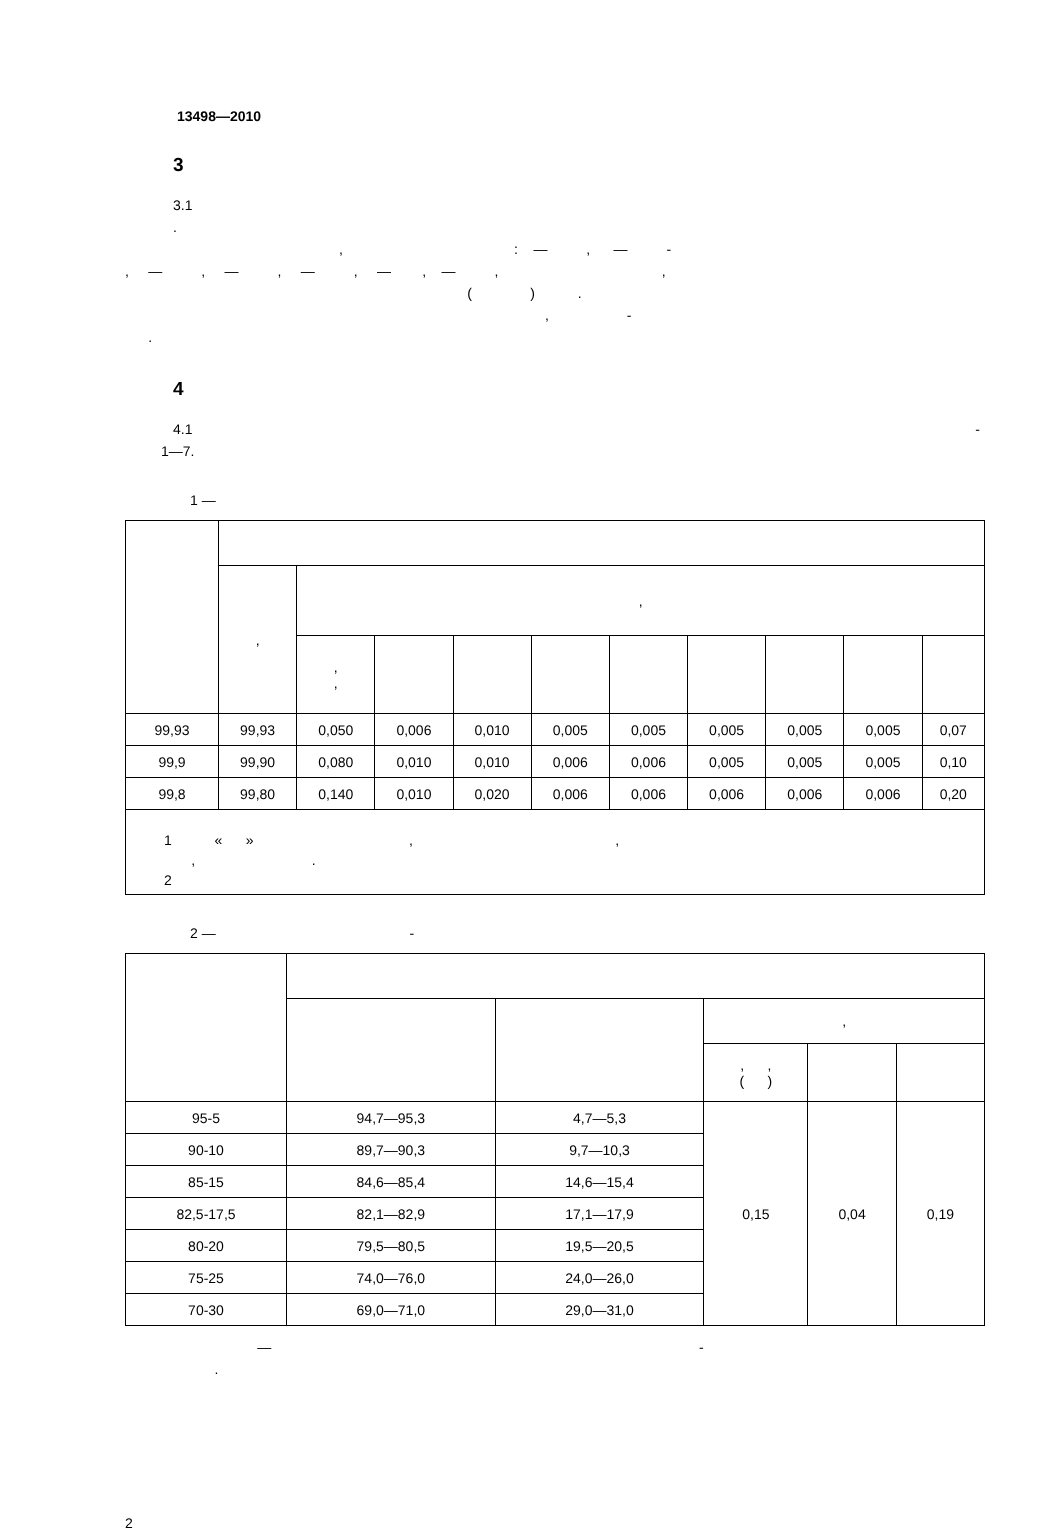13498—2010
3
3.1
.
, : — , — - , — , — , — , — , — , , ( ) . , - .
4
4.1 -
1—7.
1 —
| | , | , | | | | | | | | |
| --- | --- | --- | --- | --- | --- | --- | --- | --- | --- | --- |
| | | , , | | | | | | | | |
| 99,93 | 99,93 | 0,050 | 0,006 | 0,010 | 0,005 | 0,005 | 0,005 | 0,005 | 0,005 | 0,07 |
| 99,9 | 99,90 | 0,080 | 0,010 | 0,010 | 0,006 | 0,006 | 0,005 | 0,005 | 0,005 | 0,10 |
| 99,8 | 99,80 | 0,140 | 0,010 | 0,020 | 0,006 | 0,006 | 0,006 | 0,006 | 0,006 | 0,20 |
| 1 « » , , , . 2 | | | | | | | | | | |
2 — -
| | | | , | | |
| --- | --- | --- | --- | --- | --- |
| | | | , , ( ) | | |
| 95-5 | 94,7—95,3 | 4,7—5,3 | 0,15 | 0,04 | 0,19 |
| 90-10 | 89,7—90,3 | 9,7—10,3 | | | |
| 85-15 | 84,6—85,4 | 14,6—15,4 | | | |
| 82,5-17,5 | 82,1—82,9 | 17,1—17,9 | | | |
| 80-20 | 79,5—80,5 | 19,5—20,5 | | | |
| 75-25 | 74,0—76,0 | 24,0—26,0 | | | |
| 70-30 | 69,0—71,0 | 29,0—31,0 | | | |
— - .
2